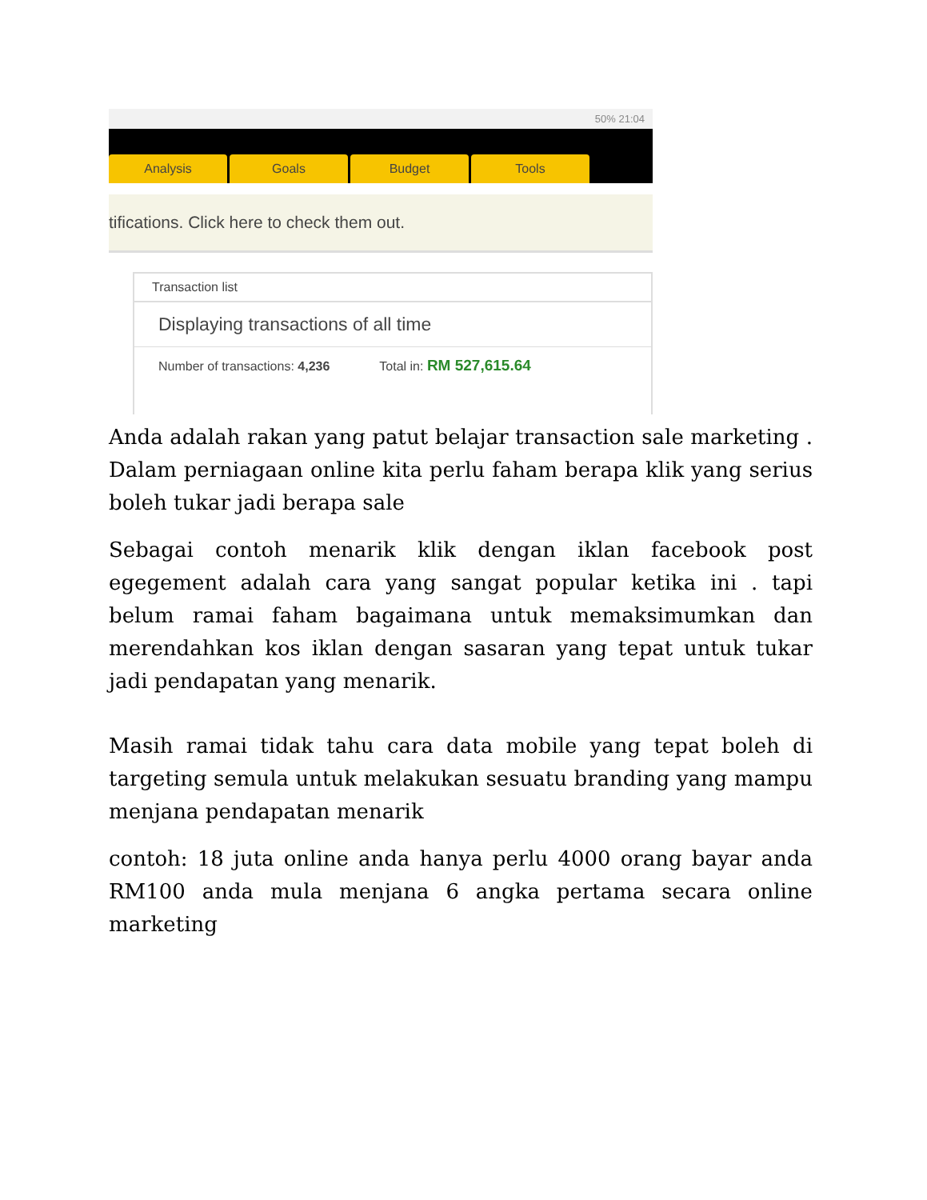50% 21:04
Analysis
Goals
Budget
Tools
tifications. Click here to check them out.
Transaction list
Displaying transactions of all time
Number of transactions: 4,236 Total in: RM 527,615.64
Anda adalah rakan yang patut belajar transaction sale marketing . Dalam perniagaan online kita perlu faham berapa klik yang serius boleh tukar jadi berapa sale
Sebagai contoh menarik klik dengan iklan facebook post egegement adalah cara yang sangat popular ketika ini . tapi belum ramai faham bagaimana untuk memaksimumkan dan merendahkan kos iklan dengan sasaran yang tepat untuk tukar jadi pendapatan yang menarik.
Masih ramai tidak tahu cara data mobile yang tepat boleh di targeting semula untuk melakukan sesuatu branding yang mampu menjana pendapatan menarik
contoh: 18 juta online anda hanya perlu 4000 orang bayar anda RM100 anda mula menjana 6 angka pertama secara online marketing